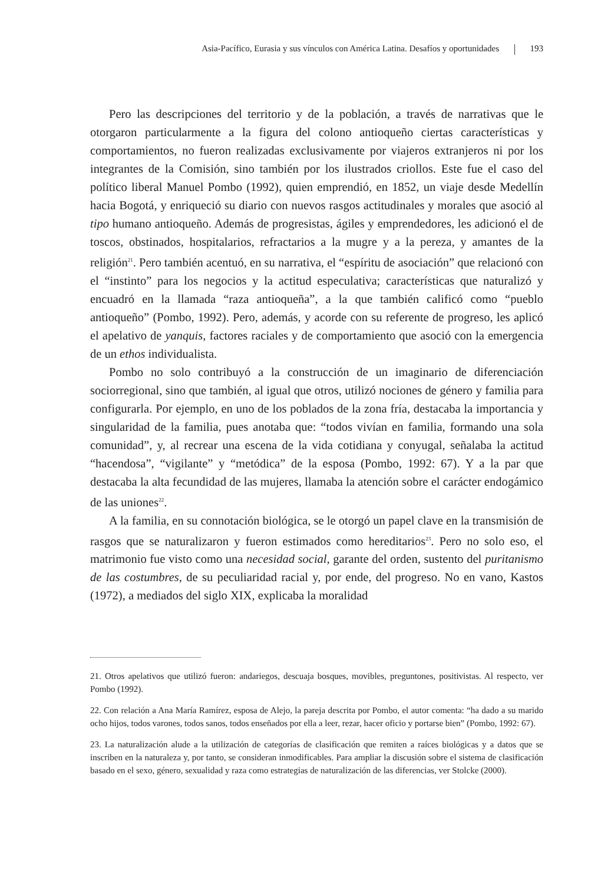Asia-Pacífico, Eurasia y sus vínculos con América Latina. Desafíos y oportunidades 193
Pero las descripciones del territorio y de la población, a través de narrativas que le otorgaron particularmente a la figura del colono antioqueño ciertas características y comportamientos, no fueron realizadas exclusivamente por viajeros extranjeros ni por los integrantes de la Comisión, sino también por los ilustrados criollos. Este fue el caso del político liberal Manuel Pombo (1992), quien emprendió, en 1852, un viaje desde Medellín hacia Bogotá, y enriqueció su diario con nuevos rasgos actitudinales y morales que asoció al tipo humano antioqueño. Además de progresistas, ágiles y emprendedores, les adicionó el de toscos, obstinados, hospitalarios, refractarios a la mugre y a la pereza, y amantes de la religión<sup>21</sup>. Pero también acentuó, en su narrativa, el “espíritu de asociación” que relacionó con el “instinto” para los negocios y la actitud especulativa; características que naturalizó y encuadró en la llamada “raza antioqueña”, a la que también calificó como “pueblo antioqueño” (Pombo, 1992). Pero, además, y acorde con su referente de progreso, les aplicó el apelativo de yanquis, factores raciales y de comportamiento que asoció con la emergencia de un ethos individualista.
Pombo no solo contribuyó a la construcción de un imaginario de diferenciación sociorregional, sino que también, al igual que otros, utilizó nociones de género y familia para configurarla. Por ejemplo, en uno de los poblados de la zona fría, destacaba la importancia y singularidad de la familia, pues anotaba que: “todos vivían en familia, formando una sola comunidad”, y, al recrear una escena de la vida cotidiana y conyugal, señalaba la actitud “hacendosa”, “vigilante” y “metódica” de la esposa (Pombo, 1992: 67). Y a la par que destacaba la alta fecundidad de las mujeres, llamaba la atención sobre el carácter endogámico de las uniones<sup>22</sup>.
A la familia, en su connotación biológica, se le otorgó un papel clave en la transmisión de rasgos que se naturalizaron y fueron estimados como hereditarios<sup>23</sup>. Pero no solo eso, el matrimonio fue visto como una necesidad social, garante del orden, sustento del puritanismo de las costumbres, de su peculiaridad racial y, por ende, del progreso. No en vano, Kastos (1972), a mediados del siglo XIX, explicaba la moralidad
21. Otros apelativos que utilizó fueron: andariegos, descuaja bosques, movibles, preguntones, positivistas. Al respecto, ver Pombo (1992).
22. Con relación a Ana María Ramírez, esposa de Alejo, la pareja descrita por Pombo, el autor comenta: “ha dado a su marido ocho hijos, todos varones, todos sanos, todos enseñados por ella a leer, rezar, hacer oficio y portarse bien” (Pombo, 1992: 67).
23. La naturalización alude a la utilización de categorías de clasificación que remiten a raíces biológicas y a datos que se inscriben en la naturaleza y, por tanto, se consideran inmodificables. Para ampliar la discusión sobre el sistema de clasificación basado en el sexo, género, sexualidad y raza como estrategias de naturalización de las diferencias, ver Stolcke (2000).